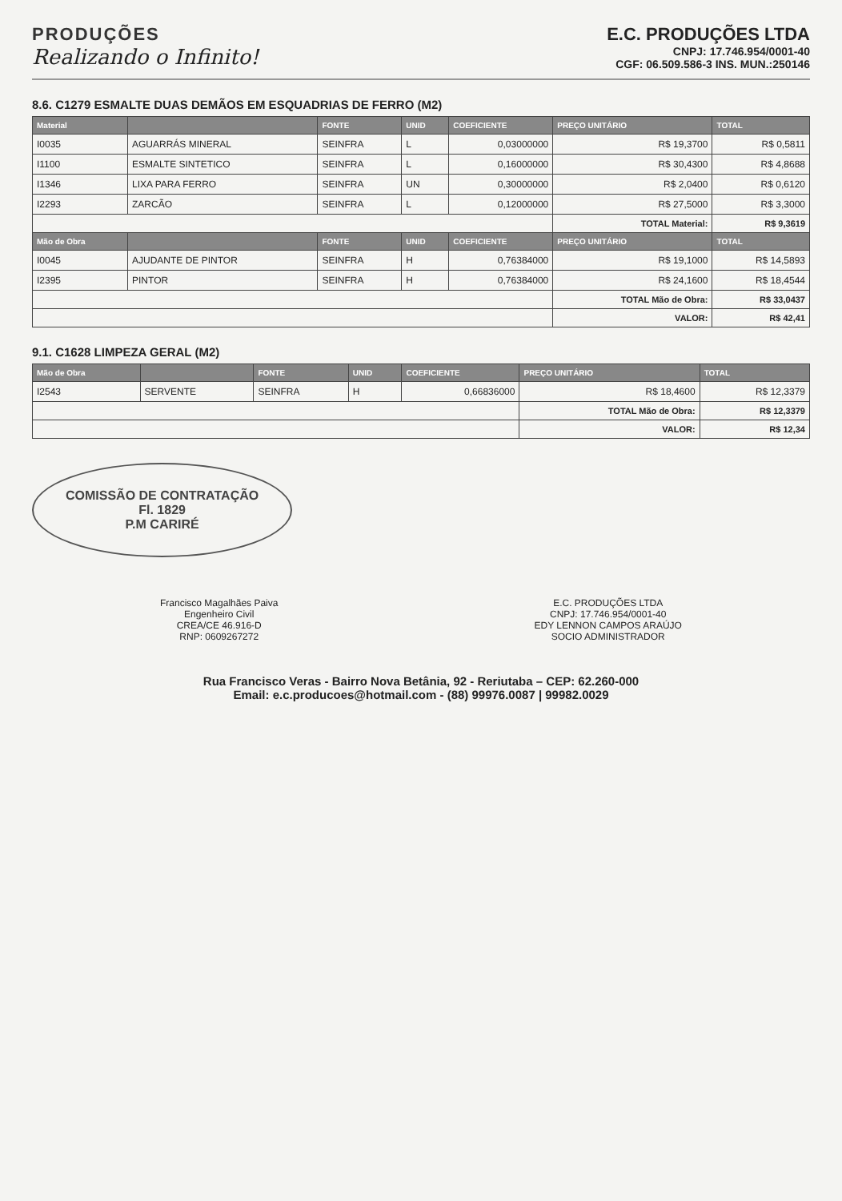PRODUÇÕES
Realizando o Infinito!
E.C. PRODUÇÕES LTDA
CNPJ: 17.746.954/0001-40
CGF: 06.509.586-3 INS. MUN.:250146
8.6. C1279 ESMALTE DUAS DEMÃOS EM ESQUADRIAS DE FERRO (M2)
| Material | | FONTE | UNID | COEFICIENTE | PREÇO UNITÁRIO | TOTAL |
| --- | --- | --- | --- | --- | --- | --- |
| I0035 | AGUARRÁS MINERAL | SEINFRA | L | 0,03000000 | R$ 19,3700 | R$ 0,5811 |
| I1100 | ESMALTE SINTETICO | SEINFRA | L | 0,16000000 | R$ 30,4300 | R$ 4,8688 |
| I1346 | LIXA PARA FERRO | SEINFRA | UN | 0,30000000 | R$ 2,0400 | R$ 0,6120 |
| I2293 | ZARCÃO | SEINFRA | L | 0,12000000 | R$ 27,5000 | R$ 3,3000 |
| | | | | | TOTAL Material: | R$ 9,3619 |
| Mão de Obra | | FONTE | UNID | COEFICIENTE | PREÇO UNITÁRIO | TOTAL |
| I0045 | AJUDANTE DE PINTOR | SEINFRA | H | 0,76384000 | R$ 19,1000 | R$ 14,5893 |
| I2395 | PINTOR | SEINFRA | H | 0,76384000 | R$ 24,1600 | R$ 18,4544 |
| | | | | | TOTAL Mão de Obra: | R$ 33,0437 |
| | | | | | VALOR: | R$ 42,41 |
9.1. C1628 LIMPEZA GERAL (M2)
| Mão de Obra | | FONTE | UNID | COEFICIENTE | PREÇO UNITÁRIO | TOTAL |
| --- | --- | --- | --- | --- | --- | --- |
| I2543 | SERVENTE | SEINFRA | H | 0,66836000 | R$ 18,4600 | R$ 12,3379 |
| | | | | | TOTAL Mão de Obra: | R$ 12,3379 |
| | | | | | VALOR: | R$ 12,34 |
COMISSÃO DE CONTRATAÇÃO
Fl. 1829
P.M CARIRÉ
Francisco Magalhães Paiva
Engenheiro Civil
CREA/CE 46.916-D
RNP: 0609267272
E.C. PRODUÇÕES LTDA
CNPJ: 17.746.954/0001-40
EDY LENNON CAMPOS ARAÚJO
SOCIO ADMINISTRADOR
Rua Francisco Veras - Bairro Nova Betânia, 92 - Reriutaba – CEP: 62.260-000
Email: e.c.producoes@hotmail.com - (88) 99976.0087 | 99982.0029